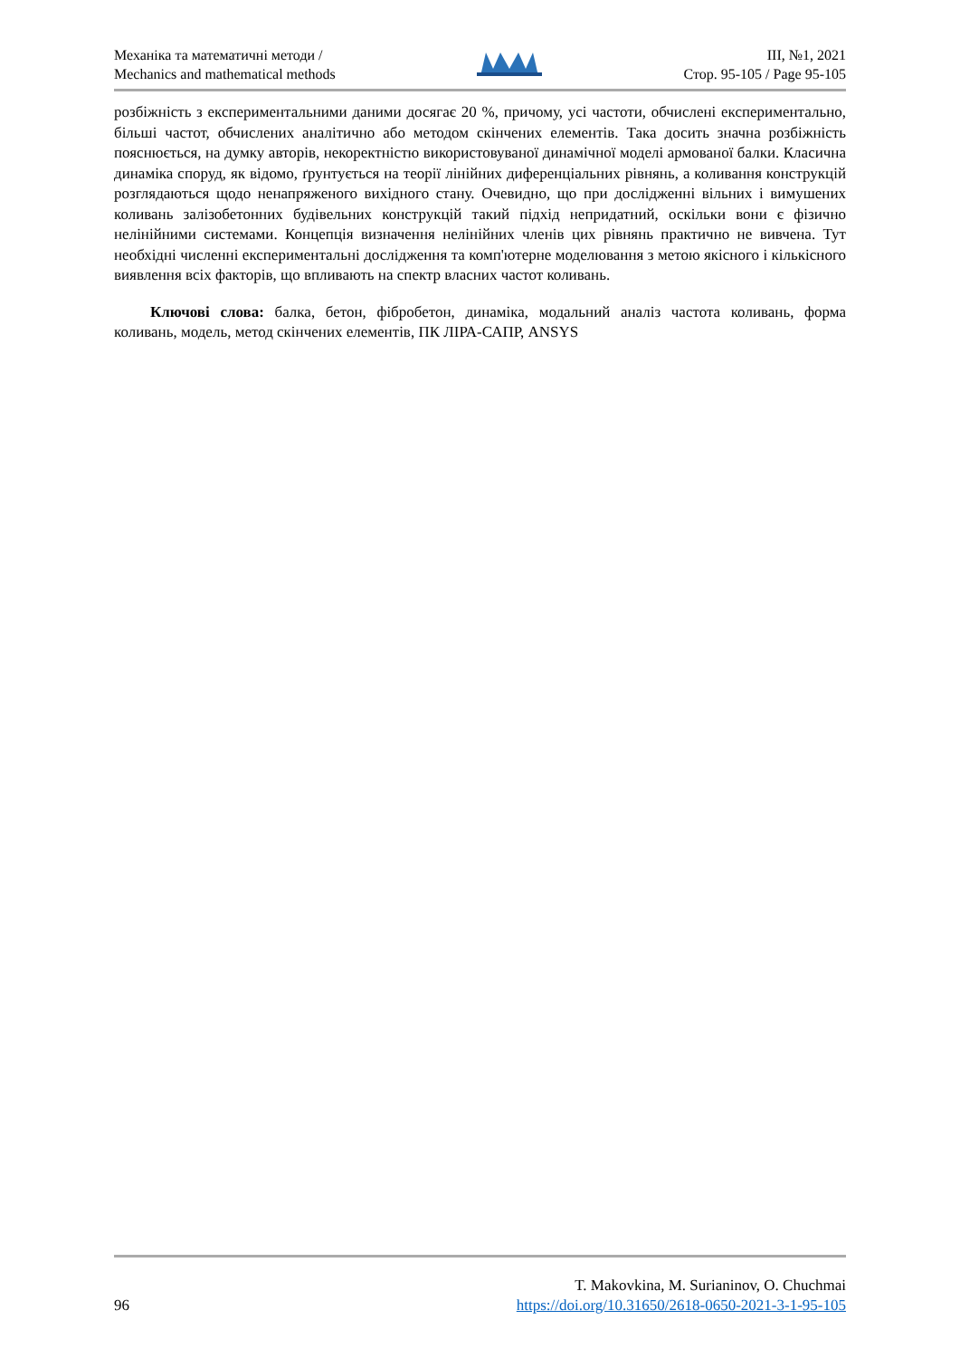Механіка та математичні методи /
Mechanics and mathematical methods
ІІІ, №1, 2021
Стор. 95-105 / Page 95-105
розбіжність з експериментальними даними досягає 20 %, причому, усі частоти, обчислені експериментально, більші частот, обчислених аналітично або методом скінчених елементів. Така досить значна розбіжність пояснюється, на думку авторів, некоректністю використовуваної динамічної моделі армованої балки. Класична динаміка споруд, як відомо, ґрунтується на теорії лінійних диференціальних рівнянь, а коливання конструкцій розглядаються щодо ненапряженого вихідного стану. Очевидно, що при дослідженні вільних і вимушених коливань залізобетонних будівельних конструкцій такий підхід непридатний, оскільки вони є фізично нелінійними системами. Концепція визначення нелінійних членів цих рівнянь практично не вивчена. Тут необхідні численні експериментальні дослідження та комп'ютерне моделювання з метою якісного і кількісного виявлення всіх факторів, що впливають на спектр власних частот коливань.
Ключові слова: балка, бетон, фібробетон, динаміка, модальний аналіз частота коливань, форма коливань, модель, метод скінчених елементів, ПК ЛІРА-САПР, ANSYS
96
T. Makovkina, M. Surianinov, O. Chuchmai
https://doi.org/10.31650/2618-0650-2021-3-1-95-105